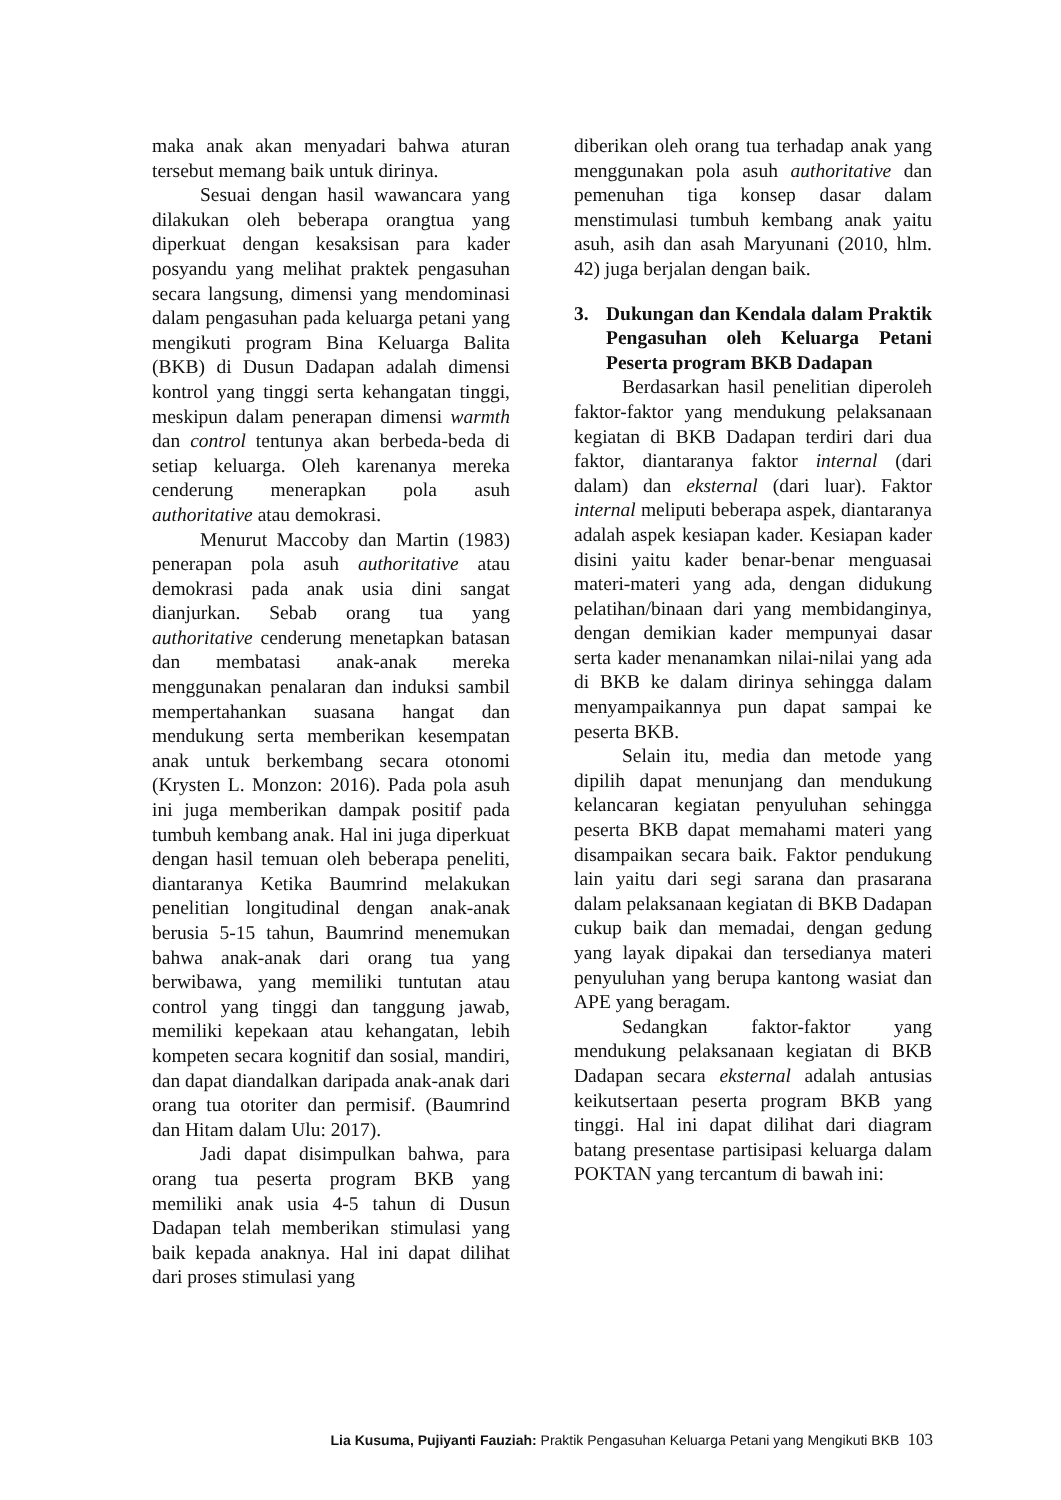maka anak akan menyadari bahwa aturan tersebut memang baik untuk dirinya.
Sesuai dengan hasil wawancara yang dilakukan oleh beberapa orangtua yang diperkuat dengan kesaksisan para kader posyandu yang melihat praktek pengasuhan secara langsung, dimensi yang mendominasi dalam pengasuhan pada keluarga petani yang mengikuti program Bina Keluarga Balita (BKB) di Dusun Dadapan adalah dimensi kontrol yang tinggi serta kehangatan tinggi, meskipun dalam penerapan dimensi warmth dan control tentunya akan berbeda-beda di setiap keluarga. Oleh karenanya mereka cenderung menerapkan pola asuh authoritative atau demokrasi.
Menurut Maccoby dan Martin (1983) penerapan pola asuh authoritative atau demokrasi pada anak usia dini sangat dianjurkan. Sebab orang tua yang authoritative cenderung menetapkan batasan dan membatasi anak-anak mereka menggunakan penalaran dan induksi sambil mempertahankan suasana hangat dan mendukung serta memberikan kesempatan anak untuk berkembang secara otonomi (Krysten L. Monzon: 2016). Pada pola asuh ini juga memberikan dampak positif pada tumbuh kembang anak. Hal ini juga diperkuat dengan hasil temuan oleh beberapa peneliti, diantaranya Ketika Baumrind melakukan penelitian longitudinal dengan anak-anak berusia 5-15 tahun, Baumrind menemukan bahwa anak-anak dari orang tua yang berwibawa, yang memiliki tuntutan atau control yang tinggi dan tanggung jawab, memiliki kepekaan atau kehangatan, lebih kompeten secara kognitif dan sosial, mandiri, dan dapat diandalkan daripada anak-anak dari orang tua otoriter dan permisif. (Baumrind dan Hitam dalam Ulu: 2017).
Jadi dapat disimpulkan bahwa, para orang tua peserta program BKB yang memiliki anak usia 4-5 tahun di Dusun Dadapan telah memberikan stimulasi yang baik kepada anaknya. Hal ini dapat dilihat dari proses stimulasi yang
diberikan oleh orang tua terhadap anak yang menggunakan pola asuh authoritative dan pemenuhan tiga konsep dasar dalam menstimulasi tumbuh kembang anak yaitu asuh, asih dan asah Maryunani (2010, hlm. 42) juga berjalan dengan baik.
3. Dukungan dan Kendala dalam Praktik Pengasuhan oleh Keluarga Petani Peserta program BKB Dadapan
Berdasarkan hasil penelitian diperoleh faktor-faktor yang mendukung pelaksanaan kegiatan di BKB Dadapan terdiri dari dua faktor, diantaranya faktor internal (dari dalam) dan eksternal (dari luar). Faktor internal meliputi beberapa aspek, diantaranya adalah aspek kesiapan kader. Kesiapan kader disini yaitu kader benar-benar menguasai materi-materi yang ada, dengan didukung pelatihan/binaan dari yang membidanginya, dengan demikian kader mempunyai dasar serta kader menanamkan nilai-nilai yang ada di BKB ke dalam dirinya sehingga dalam menyampaikannya pun dapat sampai ke peserta BKB.
Selain itu, media dan metode yang dipilih dapat menunjang dan mendukung kelancaran kegiatan penyuluhan sehingga peserta BKB dapat memahami materi yang disampaikan secara baik. Faktor pendukung lain yaitu dari segi sarana dan prasarana dalam pelaksanaan kegiatan di BKB Dadapan cukup baik dan memadai, dengan gedung yang layak dipakai dan tersedianya materi penyuluhan yang berupa kantong wasiat dan APE yang beragam.
Sedangkan faktor-faktor yang mendukung pelaksanaan kegiatan di BKB Dadapan secara eksternal adalah antusias keikutsertaan peserta program BKB yang tinggi. Hal ini dapat dilihat dari diagram batang presentase partisipasi keluarga dalam POKTAN yang tercantum di bawah ini:
Lia Kusuma, Pujiyanti Fauziah: Praktik Pengasuhan Keluarga Petani yang Mengikuti BKB 103